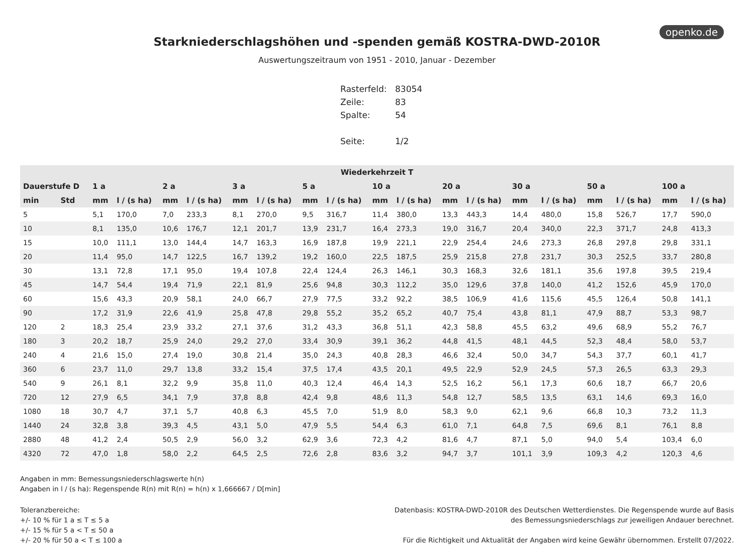openko.de
Starkniederschlagshöhen und -spenden gemäß KOSTRA-DWD-2010R
Auswertungszeitraum von 1951 - 2010, Januar - Dezember
| Rasterfeld: | 83054 |
| Zeile: | 83 |
| Spalte: | 54 |
| Seite: | 1/2 |
| Wiederkehrzeit T | | | | | | | | | | | | | | | | | | | |
| --- | --- | --- | --- | --- | --- | --- | --- | --- | --- | --- | --- | --- | --- | --- | --- | --- | --- | --- | --- |
| Dauerstufe D | | 1 a | | 2 a | | 3 a | | 5 a | | 10 a | | 20 a | | 30 a | | 50 a | | 100 a | |
| min | Std | mm | l / (s ha) | mm | l / (s ha) | mm | l / (s ha) | mm | l / (s ha) | mm | l / (s ha) | mm | l / (s ha) | mm | l / (s ha) | mm | l / (s ha) | mm | l / (s ha) |
| 5 | | 5,1 | 170,0 | 7,0 | 233,3 | 8,1 | 270,0 | 9,5 | 316,7 | 11,4 | 380,0 | 13,3 | 443,3 | 14,4 | 480,0 | 15,8 | 526,7 | 17,7 | 590,0 |
| 10 | | 8,1 | 135,0 | 10,6 | 176,7 | 12,1 | 201,7 | 13,9 | 231,7 | 16,4 | 273,3 | 19,0 | 316,7 | 20,4 | 340,0 | 22,3 | 371,7 | 24,8 | 413,3 |
| 15 | | 10,0 | 111,1 | 13,0 | 144,4 | 14,7 | 163,3 | 16,9 | 187,8 | 19,9 | 221,1 | 22,9 | 254,4 | 24,6 | 273,3 | 26,8 | 297,8 | 29,8 | 331,1 |
| 20 | | 11,4 | 95,0 | 14,7 | 122,5 | 16,7 | 139,2 | 19,2 | 160,0 | 22,5 | 187,5 | 25,9 | 215,8 | 27,8 | 231,7 | 30,3 | 252,5 | 33,7 | 280,8 |
| 30 | | 13,1 | 72,8 | 17,1 | 95,0 | 19,4 | 107,8 | 22,4 | 124,4 | 26,3 | 146,1 | 30,3 | 168,3 | 32,6 | 181,1 | 35,6 | 197,8 | 39,5 | 219,4 |
| 45 | | 14,7 | 54,4 | 19,4 | 71,9 | 22,1 | 81,9 | 25,6 | 94,8 | 30,3 | 112,2 | 35,0 | 129,6 | 37,8 | 140,0 | 41,2 | 152,6 | 45,9 | 170,0 |
| 60 | | 15,6 | 43,3 | 20,9 | 58,1 | 24,0 | 66,7 | 27,9 | 77,5 | 33,2 | 92,2 | 38,5 | 106,9 | 41,6 | 115,6 | 45,5 | 126,4 | 50,8 | 141,1 |
| 90 | | 17,2 | 31,9 | 22,6 | 41,9 | 25,8 | 47,8 | 29,8 | 55,2 | 35,2 | 65,2 | 40,7 | 75,4 | 43,8 | 81,1 | 47,9 | 88,7 | 53,3 | 98,7 |
| 120 | 2 | 18,3 | 25,4 | 23,9 | 33,2 | 27,1 | 37,6 | 31,2 | 43,3 | 36,8 | 51,1 | 42,3 | 58,8 | 45,5 | 63,2 | 49,6 | 68,9 | 55,2 | 76,7 |
| 180 | 3 | 20,2 | 18,7 | 25,9 | 24,0 | 29,2 | 27,0 | 33,4 | 30,9 | 39,1 | 36,2 | 44,8 | 41,5 | 48,1 | 44,5 | 52,3 | 48,4 | 58,0 | 53,7 |
| 240 | 4 | 21,6 | 15,0 | 27,4 | 19,0 | 30,8 | 21,4 | 35,0 | 24,3 | 40,8 | 28,3 | 46,6 | 32,4 | 50,0 | 34,7 | 54,3 | 37,7 | 60,1 | 41,7 |
| 360 | 6 | 23,7 | 11,0 | 29,7 | 13,8 | 33,2 | 15,4 | 37,5 | 17,4 | 43,5 | 20,1 | 49,5 | 22,9 | 52,9 | 24,5 | 57,3 | 26,5 | 63,3 | 29,3 |
| 540 | 9 | 26,1 | 8,1 | 32,2 | 9,9 | 35,8 | 11,0 | 40,3 | 12,4 | 46,4 | 14,3 | 52,5 | 16,2 | 56,1 | 17,3 | 60,6 | 18,7 | 66,7 | 20,6 |
| 720 | 12 | 27,9 | 6,5 | 34,1 | 7,9 | 37,8 | 8,8 | 42,4 | 9,8 | 48,6 | 11,3 | 54,8 | 12,7 | 58,5 | 13,5 | 63,1 | 14,6 | 69,3 | 16,0 |
| 1080 | 18 | 30,7 | 4,7 | 37,1 | 5,7 | 40,8 | 6,3 | 45,5 | 7,0 | 51,9 | 8,0 | 58,3 | 9,0 | 62,1 | 9,6 | 66,8 | 10,3 | 73,2 | 11,3 |
| 1440 | 24 | 32,8 | 3,8 | 39,3 | 4,5 | 43,1 | 5,0 | 47,9 | 5,5 | 54,4 | 6,3 | 61,0 | 7,1 | 64,8 | 7,5 | 69,6 | 8,1 | 76,1 | 8,8 |
| 2880 | 48 | 41,2 | 2,4 | 50,5 | 2,9 | 56,0 | 3,2 | 62,9 | 3,6 | 72,3 | 4,2 | 81,6 | 4,7 | 87,1 | 5,0 | 94,0 | 5,4 | 103,4 | 6,0 |
| 4320 | 72 | 47,0 | 1,8 | 58,0 | 2,2 | 64,5 | 2,5 | 72,6 | 2,8 | 83,6 | 3,2 | 94,7 | 3,7 | 101,1 | 3,9 | 109,3 | 4,2 | 120,3 | 4,6 |
Angaben in mm: Bemessungsniederschlagswerte h(n)
Angaben in l / (s ha): Regenspende R(n) mit R(n) = h(n) x 1,666667 / D[min]
Toleranzbereiche:
+/- 10 % für 1 a ≤ T ≤ 5 a
+/- 15 % für 5 a < T ≤ 50 a
+/- 20 % für 50 a < T ≤ 100 a
Datenbasis: KOSTRA-DWD-2010R des Deutschen Wetterdienstes. Die Regenspende wurde auf Basis
des Bemessungsniederschlags zur jeweiligen Andauer berechnet.
Für die Richtigkeit und Aktualität der Angaben wird keine Gewähr übernommen. Erstellt 07/2022.